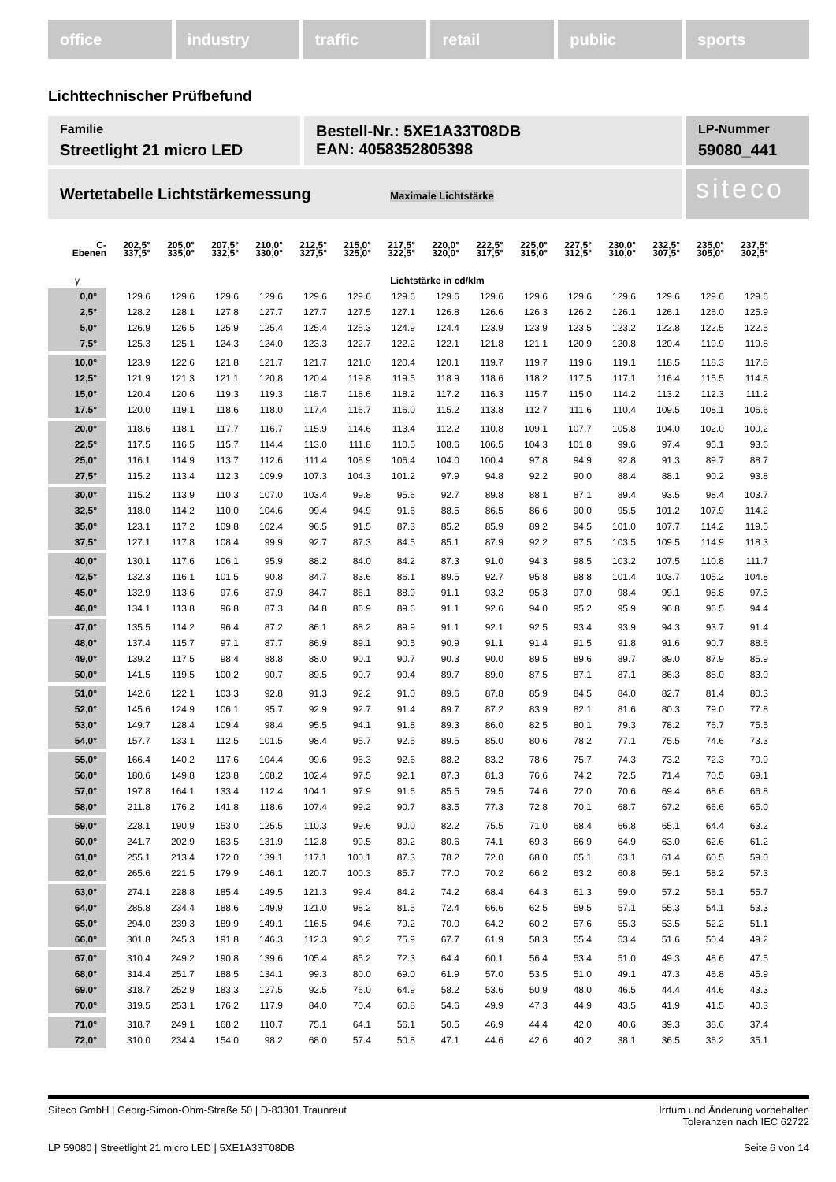office industry traffic retail public sports
Lichttechnischer Prüfbefund
Familie
Streetlight 21 micro LED
Bestell-Nr.: 5XE1A33T08DB
EAN: 4058352805398
LP-Nummer
59080_441
Wertetabelle Lichtstärkemessung Maximale Lichtstärke
siteco
| C- Ebenen | 202,5° 337,5° | 205,0° 335,0° | 207,5° 332,5° | 210,0° 330,0° | 212,5° 327,5° | 215,0° 325,0° | 217,5° 322,5° | 220,0° 320,0° | 222,5° 317,5° | 225,0° 315,0° | 227,5° 312,5° | 230,0° 310,0° | 232,5° 307,5° | 235,0° 305,0° | 237,5° 302,5° |
| --- | --- | --- | --- | --- | --- | --- | --- | --- | --- | --- | --- | --- | --- | --- | --- |
| γ | Lichtstärke in cd/klm | | | | | | | | | | | | | | |
| 0,0° | 129.6 | 129.6 | 129.6 | 129.6 | 129.6 | 129.6 | 129.6 | 129.6 | 129.6 | 129.6 | 129.6 | 129.6 | 129.6 | 129.6 | 129.6 |
| 2,5° | 128.2 | 128.1 | 127.8 | 127.7 | 127.7 | 127.5 | 127.1 | 126.8 | 126.6 | 126.3 | 126.2 | 126.1 | 126.1 | 126.0 | 125.9 |
| 5,0° | 126.9 | 126.5 | 125.9 | 125.4 | 125.4 | 125.3 | 124.9 | 124.4 | 123.9 | 123.9 | 123.5 | 123.2 | 122.8 | 122.5 | 122.5 |
| 7,5° | 125.3 | 125.1 | 124.3 | 124.0 | 123.3 | 122.7 | 122.2 | 122.1 | 121.8 | 121.1 | 120.9 | 120.8 | 120.4 | 119.9 | 119.8 |
| 10,0° | 123.9 | 122.6 | 121.8 | 121.7 | 121.7 | 121.0 | 120.4 | 120.1 | 119.7 | 119.7 | 119.6 | 119.1 | 118.5 | 118.3 | 117.8 |
| 12,5° | 121.9 | 121.3 | 121.1 | 120.8 | 120.4 | 119.8 | 119.5 | 118.9 | 118.6 | 118.2 | 117.5 | 117.1 | 116.4 | 115.5 | 114.8 |
| 15,0° | 120.4 | 120.6 | 119.3 | 119.3 | 118.7 | 118.6 | 118.2 | 117.2 | 116.3 | 115.7 | 115.0 | 114.2 | 113.2 | 112.3 | 111.2 |
| 17,5° | 120.0 | 119.1 | 118.6 | 118.0 | 117.4 | 116.7 | 116.0 | 115.2 | 113.8 | 112.7 | 111.6 | 110.4 | 109.5 | 108.1 | 106.6 |
| 20,0° | 118.6 | 118.1 | 117.7 | 116.7 | 115.9 | 114.6 | 113.4 | 112.2 | 110.8 | 109.1 | 107.7 | 105.8 | 104.0 | 102.0 | 100.2 |
| 22,5° | 117.5 | 116.5 | 115.7 | 114.4 | 113.0 | 111.8 | 110.5 | 108.6 | 106.5 | 104.3 | 101.8 | 99.6 | 97.4 | 95.1 | 93.6 |
| 25,0° | 116.1 | 114.9 | 113.7 | 112.6 | 111.4 | 108.9 | 106.4 | 104.0 | 100.4 | 97.8 | 94.9 | 92.8 | 91.3 | 89.7 | 88.7 |
| 27,5° | 115.2 | 113.4 | 112.3 | 109.9 | 107.3 | 104.3 | 101.2 | 97.9 | 94.8 | 92.2 | 90.0 | 88.4 | 88.1 | 90.2 | 93.8 |
| 30,0° | 115.2 | 113.9 | 110.3 | 107.0 | 103.4 | 99.8 | 95.6 | 92.7 | 89.8 | 88.1 | 87.1 | 89.4 | 93.5 | 98.4 | 103.7 |
| 32,5° | 118.0 | 114.2 | 110.0 | 104.6 | 99.4 | 94.9 | 91.6 | 88.5 | 86.5 | 86.6 | 90.0 | 95.5 | 101.2 | 107.9 | 114.2 |
| 35,0° | 123.1 | 117.2 | 109.8 | 102.4 | 96.5 | 91.5 | 87.3 | 85.2 | 85.9 | 89.2 | 94.5 | 101.0 | 107.7 | 114.2 | 119.5 |
| 37,5° | 127.1 | 117.8 | 108.4 | 99.9 | 92.7 | 87.3 | 84.5 | 85.1 | 87.9 | 92.2 | 97.5 | 103.5 | 109.5 | 114.9 | 118.3 |
| 40,0° | 130.1 | 117.6 | 106.1 | 95.9 | 88.2 | 84.0 | 84.2 | 87.3 | 91.0 | 94.3 | 98.5 | 103.2 | 107.5 | 110.8 | 111.7 |
| 42,5° | 132.3 | 116.1 | 101.5 | 90.8 | 84.7 | 83.6 | 86.1 | 89.5 | 92.7 | 95.8 | 98.8 | 101.4 | 103.7 | 105.2 | 104.8 |
| 45,0° | 132.9 | 113.6 | 97.6 | 87.9 | 84.7 | 86.1 | 88.9 | 91.1 | 93.2 | 95.3 | 97.0 | 98.4 | 99.1 | 98.8 | 97.5 |
| 46,0° | 134.1 | 113.8 | 96.8 | 87.3 | 84.8 | 86.9 | 89.6 | 91.1 | 92.6 | 94.0 | 95.2 | 95.9 | 96.8 | 96.5 | 94.4 |
| 47,0° | 135.5 | 114.2 | 96.4 | 87.2 | 86.1 | 88.2 | 89.9 | 91.1 | 92.1 | 92.5 | 93.4 | 93.9 | 94.3 | 93.7 | 91.4 |
| 48,0° | 137.4 | 115.7 | 97.1 | 87.7 | 86.9 | 89.1 | 90.5 | 90.9 | 91.1 | 91.4 | 91.5 | 91.8 | 91.6 | 90.7 | 88.6 |
| 49,0° | 139.2 | 117.5 | 98.4 | 88.8 | 88.0 | 90.1 | 90.7 | 90.3 | 90.0 | 89.5 | 89.6 | 89.7 | 89.0 | 87.9 | 85.9 |
| 50,0° | 141.5 | 119.5 | 100.2 | 90.7 | 89.5 | 90.7 | 90.4 | 89.7 | 89.0 | 87.5 | 87.1 | 87.1 | 86.3 | 85.0 | 83.0 |
| 51,0° | 142.6 | 122.1 | 103.3 | 92.8 | 91.3 | 92.2 | 91.0 | 89.6 | 87.8 | 85.9 | 84.5 | 84.0 | 82.7 | 81.4 | 80.3 |
| 52,0° | 145.6 | 124.9 | 106.1 | 95.7 | 92.9 | 92.7 | 91.4 | 89.7 | 87.2 | 83.9 | 82.1 | 81.6 | 80.3 | 79.0 | 77.8 |
| 53,0° | 149.7 | 128.4 | 109.4 | 98.4 | 95.5 | 94.1 | 91.8 | 89.3 | 86.0 | 82.5 | 80.1 | 79.3 | 78.2 | 76.7 | 75.5 |
| 54,0° | 157.7 | 133.1 | 112.5 | 101.5 | 98.4 | 95.7 | 92.5 | 89.5 | 85.0 | 80.6 | 78.2 | 77.1 | 75.5 | 74.6 | 73.3 |
| 55,0° | 166.4 | 140.2 | 117.6 | 104.4 | 99.6 | 96.3 | 92.6 | 88.2 | 83.2 | 78.6 | 75.7 | 74.3 | 73.2 | 72.3 | 70.9 |
| 56,0° | 180.6 | 149.8 | 123.8 | 108.2 | 102.4 | 97.5 | 92.1 | 87.3 | 81.3 | 76.6 | 74.2 | 72.5 | 71.4 | 70.5 | 69.1 |
| 57,0° | 197.8 | 164.1 | 133.4 | 112.4 | 104.1 | 97.9 | 91.6 | 85.5 | 79.5 | 74.6 | 72.0 | 70.6 | 69.4 | 68.6 | 66.8 |
| 58,0° | 211.8 | 176.2 | 141.8 | 118.6 | 107.4 | 99.2 | 90.7 | 83.5 | 77.3 | 72.8 | 70.1 | 68.7 | 67.2 | 66.6 | 65.0 |
| 59,0° | 228.1 | 190.9 | 153.0 | 125.5 | 110.3 | 99.6 | 90.0 | 82.2 | 75.5 | 71.0 | 68.4 | 66.8 | 65.1 | 64.4 | 63.2 |
| 60,0° | 241.7 | 202.9 | 163.5 | 131.9 | 112.8 | 99.5 | 89.2 | 80.6 | 74.1 | 69.3 | 66.9 | 64.9 | 63.0 | 62.6 | 61.2 |
| 61,0° | 255.1 | 213.4 | 172.0 | 139.1 | 117.1 | 100.1 | 87.3 | 78.2 | 72.0 | 68.0 | 65.1 | 63.1 | 61.4 | 60.5 | 59.0 |
| 62,0° | 265.6 | 221.5 | 179.9 | 146.1 | 120.7 | 100.3 | 85.7 | 77.0 | 70.2 | 66.2 | 63.2 | 60.8 | 59.1 | 58.2 | 57.3 |
| 63,0° | 274.1 | 228.8 | 185.4 | 149.5 | 121.3 | 99.4 | 84.2 | 74.2 | 68.4 | 64.3 | 61.3 | 59.0 | 57.2 | 56.1 | 55.7 |
| 64,0° | 285.8 | 234.4 | 188.6 | 149.9 | 121.0 | 98.2 | 81.5 | 72.4 | 66.6 | 62.5 | 59.5 | 57.1 | 55.3 | 54.1 | 53.3 |
| 65,0° | 294.0 | 239.3 | 189.9 | 149.1 | 116.5 | 94.6 | 79.2 | 70.0 | 64.2 | 60.2 | 57.6 | 55.3 | 53.5 | 52.2 | 51.1 |
| 66,0° | 301.8 | 245.3 | 191.8 | 146.3 | 112.3 | 90.2 | 75.9 | 67.7 | 61.9 | 58.3 | 55.4 | 53.4 | 51.6 | 50.4 | 49.2 |
| 67,0° | 310.4 | 249.2 | 190.8 | 139.6 | 105.4 | 85.2 | 72.3 | 64.4 | 60.1 | 56.4 | 53.4 | 51.0 | 49.3 | 48.6 | 47.5 |
| 68,0° | 314.4 | 251.7 | 188.5 | 134.1 | 99.3 | 80.0 | 69.0 | 61.9 | 57.0 | 53.5 | 51.0 | 49.1 | 47.3 | 46.8 | 45.9 |
| 69,0° | 318.7 | 252.9 | 183.3 | 127.5 | 92.5 | 76.0 | 64.9 | 58.2 | 53.6 | 50.9 | 48.0 | 46.5 | 44.4 | 44.6 | 43.3 |
| 70,0° | 319.5 | 253.1 | 176.2 | 117.9 | 84.0 | 70.4 | 60.8 | 54.6 | 49.9 | 47.3 | 44.9 | 43.5 | 41.9 | 41.5 | 40.3 |
| 71,0° | 318.7 | 249.1 | 168.2 | 110.7 | 75.1 | 64.1 | 56.1 | 50.5 | 46.9 | 44.4 | 42.0 | 40.6 | 39.3 | 38.6 | 37.4 |
| 72,0° | 310.0 | 234.4 | 154.0 | 98.2 | 68.0 | 57.4 | 50.8 | 47.1 | 44.6 | 42.6 | 40.2 | 38.1 | 36.5 | 36.2 | 35.1 |
Siteco GmbH | Georg-Simon-Ohm-Straße 50 | D-83301 Traunreut
Irrtum und Änderung vorbehalten
Toleranzen nach IEC 62722
LP 59080 | Streetlight 21 micro LED | 5XE1A33T08DB
Seite 6 von 14